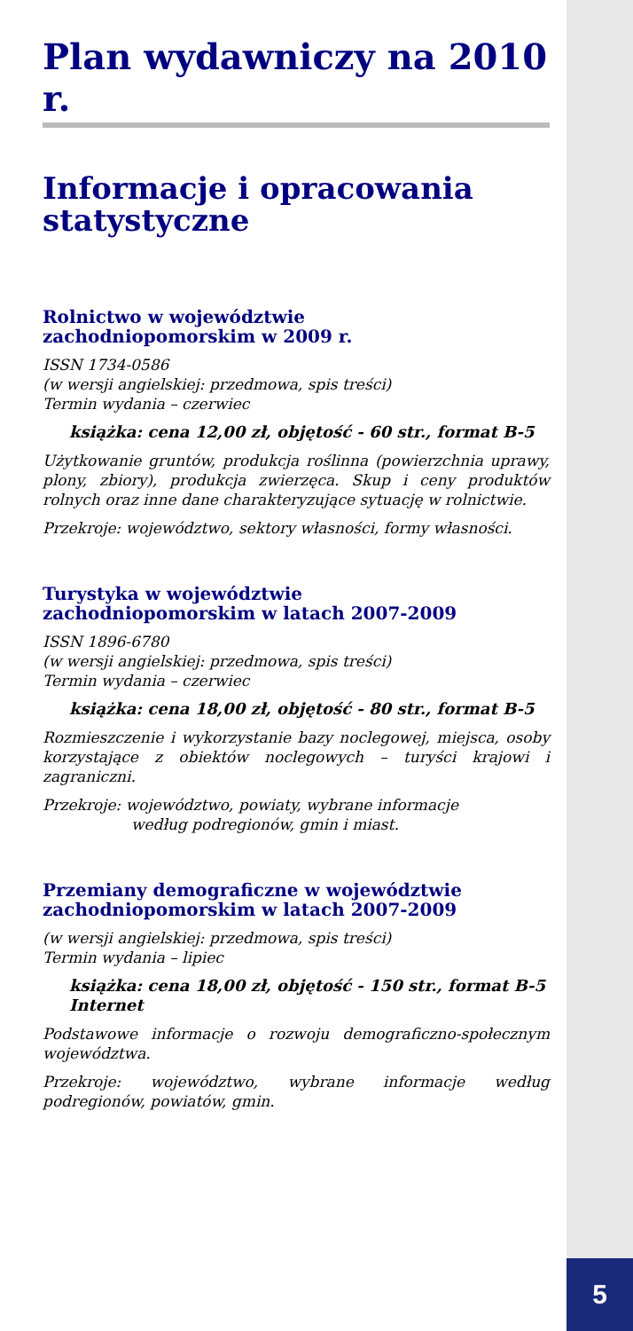5
Plan wydawniczy na 2010 r.
Informacje i opracowania statystyczne
Rolnictwo w województwie
zachodniopomorskim w 2009 r.
ISSN 1734-0586
(w wersji angielskiej: przedmowa, spis treści)
Termin wydania – czerwiec
książka: cena 12,00 zł, objętość - 60 str., format B-5
Użytkowanie gruntów, produkcja roślinna (powierzchnia uprawy, plony, zbiory), produkcja zwierzęca. Skup i ceny produktów rolnych oraz inne dane charakteryzujące sytuację w rolnictwie.
Przekroje: województwo, sektory własności, formy własności.
Turystyka w województwie
zachodniopomorskim w latach 2007-2009
ISSN 1896-6780
(w wersji angielskiej: przedmowa, spis treści)
Termin wydania – czerwiec
książka: cena 18,00 zł, objętość - 80 str., format B-5
Rozmieszczenie i wykorzystanie bazy noclegowej, miejsca, osoby korzystające z obiektów noclegowych – turyści krajowi i zagraniczni.
Przekroje: województwo, powiaty, wybrane informacje
według podregionów, gmin i miast.
Przemiany demograficzne w województwie
zachodniopomorskim w latach 2007-2009
(w wersji angielskiej: przedmowa, spis treści)
Termin wydania – lipiec
książka: cena 18,00 zł, objętość - 150 str., format B-5
Internet
Podstawowe informacje o rozwoju demograficzno-społecznym województwa.
Przekroje: województwo, wybrane informacje według podregionów, powiatów, gmin.